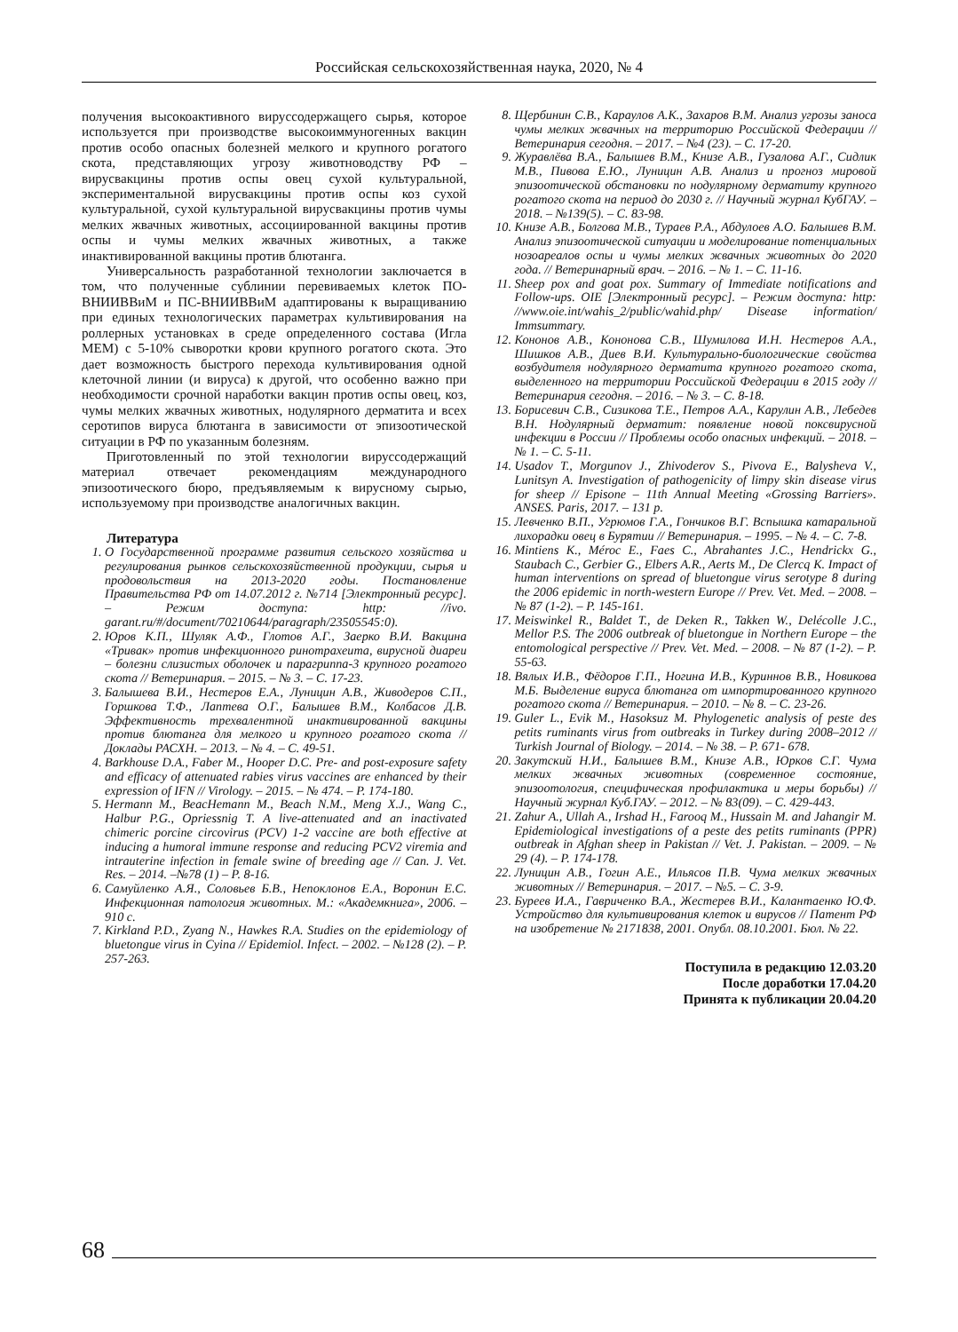Российская сельскохозяйственная наука, 2020, № 4
получения высокоактивного вируссодержащего сырья, которое используется при производстве высокоиммуногенных вакцин против особо опасных болезней мелкого и крупного рогатого скота, представляющих угрозу животноводству РФ – вирусвакцины против оспы овец сухой культуральной, экспериментальной вирусвакцины против оспы коз сухой культуральной, сухой культуральной вирусвакцины против чумы мелких жвачных животных, ассоциированной вакцины против оспы и чумы мелких жвачных животных, а также инактивированной вакцины против блютанга.
Универсальность разработанной технологии заключается в том, что полученные сублинии перевиваемых клеток ПО-ВНИИВВиМ и ПС-ВНИИВВиМ адаптированы к выращиванию при единых технологических параметрах культивирования на роллерных установках в среде определенного состава (Игла МЕМ) с 5-10% сыворотки крови крупного рогатого скота. Это дает возможность быстрого перехода культивирования одной клеточной линии (и вируса) к другой, что особенно важно при необходимости срочной наработки вакцин против оспы овец, коз, чумы мелких жвачных животных, нодулярного дерматита и всех серотипов вируса блютанга в зависимости от эпизоотической ситуации в РФ по указанным болезням.
Приготовленный по этой технологии вируссодержащий материал отвечает рекомендациям международного эпизоотического бюро, предъявляемым к вирусному сырью, используемому при производстве аналогичных вакцин.
Литература
1. О Государственной программе развития сельского хозяйства и регулирования рынков сельскохозяйственной продукции, сырья и продовольствия на 2013-2020 годы. Постановление Правительства РФ от 14.07.2012 г. №714 [Электронный ресурс]. – Режим доступа: http: //ivo. garant.ru/#/document/70210644/paragraph/23505545:0).
2. Юров К.П., Шуляк А.Ф., Глотов А.Г., Заерко В.И. Вакцина «Тривак» против инфекционного ринотрахеита, вирусной диареи – болезни слизистых оболочек и парагриппа-3 крупного рогатого скота // Ветеринария. – 2015. – № 3. – С. 17-23.
3. Балышева В.И., Нестеров Е.А., Луницин А.В., Живодеров С.П., Горшкова Т.Ф., Лаптева О.Г., Балышев В.М., Колбасов Д.В. Эффективность трехвалентной инактивированной вакцины против блютанга для мелкого и крупного рогатого скота // Доклады РАСХН. – 2013. – № 4. – С. 49-51.
4. Barkhouse D.A., Faber M., Hooper D.C. Pre- and post-exposure safety and efficacy of attenuated rabies virus vaccines are enhanced by their expression of IFN // Virology. – 2015. – № 474. – P. 174-180.
5. Hermann M., BeacHemann M., Beach N.M., Meng X.J., Wang C., Halbur P.G., Opriessnig T. A live-attenuated and an inactivated chimeric porcine circovirus (PCV) 1-2 vaccine are both effective at inducing a humoral immune response and reducing PCV2 viremia and intrauterine infection in female swine of breeding age // Can. J. Vet. Res. – 2014. –№78 (1) – P. 8-16.
6. Самуйленко А.Я., Соловьев Б.В., Непоклонов Е.А., Воронин Е.С. Инфекционная патология животных. М.: «Академкнига», 2006. – 910 с.
7. Kirkland P.D., Zyang N., Hawkes R.A. Studies on the epidemiology of bluetongue virus in Cyina // Epidemiol. Infect. – 2002. – №128 (2). – P. 257-263.
8. Щербинин С.В., Караулов А.К., Захаров В.М. Анализ угрозы заноса чумы мелких жвачных на территорию Российской Федерации // Ветеринария сегодня. – 2017. – №4 (23). – С. 17-20.
9. Журавлёва В.А., Балышев В.М., Книзе А.В., Гузалова А.Г., Сидлик М.В., Пивова Е.Ю., Луницин А.В. Анализ и прогноз мировой эпизоотической обстановки по нодулярному дерматиту крупного рогатого скота на период до 2030 г. // Научный журнал КубГАУ. – 2018. – №139(5). – С. 83-98.
10. Книзе А.В., Болгова М.В., Тураев Р.А., Абдулоев А.О. Балышев В.М. Анализ эпизоотической ситуации и моделирование потенциальных нозоареалов оспы и чумы мелких жвачных животных до 2020 года. // Ветеринарный врач. – 2016. – № 1. – С. 11-16.
11. Sheep pox and goat pox. Summary of Immediate notifications and Follow-ups. OIE [Электронный ресурс]. – Режим доступа: http: //www.oie.int/wahis_2/public/wahid.php/ Disease information/ Immsummary.
12. Кононов А.В., Кононова С.В., Шумилова И.Н. Нестеров А.А., Шишков А.В., Диев В.И. Культурально-биологические свойства возбудителя нодулярного дерматита крупного рогатого скота, выделенного на территории Российской Федерации в 2015 году // Ветеринария сегодня. – 2016. – № 3. – С. 8-18.
13. Борисевич С.В., Сизикова Т.Е., Петров А.А., Карулин А.В., Лебедев В.Н. Нодулярный дерматит: появление новой поксвирусной инфекции в России // Проблемы особо опасных инфекций. – 2018. – № 1. – С. 5-11.
14. Usadov T., Morgunov J., Zhivoderov S., Pivova E., Balysheva V., Lunitsyn A. Investigation of pathogenicity of limpy skin disease virus for sheep // Episone – 11th Annual Meeting «Grossing Barriers». ANSES. Paris, 2017. – 131 p.
15. Левченко В.П., Угрюмов Г.А., Гончиков В.Г. Вспышка катаральной лихорадки овец в Бурятии // Ветеринария. – 1995. – № 4. – С. 7-8.
16. Mintiens K., Méroc E., Faes C., Abrahantes J.C., Hendrickx G., Staubach C., Gerbier G., Elbers A.R., Aerts M., De Clercq K. Impact of human interventions on spread of bluetongue virus serotype 8 during the 2006 epidemic in north-western Europe // Prev. Vet. Med. – 2008. – № 87 (1-2). – P. 145-161.
17. Meiswinkel R., Baldet T., de Deken R., Takken W., Delécolle J.C., Mellor P.S. The 2006 outbreak of bluetongue in Northern Europe – the entomological perspective // Prev. Vet. Med. – 2008. – № 87 (1-2). – P. 55-63.
18. Вялых И.В., Фёдоров Г.П., Ногина И.В., Куриннов В.В., Новикова М.Б. Выделение вируса блютанга от импортированного крупного рогатого скота // Ветеринария. – 2010. – № 8. – С. 23-26.
19. Guler L., Evik M., Hasoksuz M. Phylogenetic analysis of peste des petits ruminants virus from outbreaks in Turkey during 2008–2012 // Turkish Journal of Biology. – 2014. – № 38. – P. 671- 678.
20. Закутский Н.И., Балышев В.М., Книзе А.В., Юрков С.Г. Чума мелких жвачных животных (современное состояние, эпизоотология, специфическая профилактика и меры борьбы) // Научный журнал Куб.ГАУ. – 2012. – № 83(09). – С. 429-443.
21. Zahur A., Ullah A., Irshad H., Farooq M., Hussain M. and Jahangir M. Epidemiological investigations of a peste des petits ruminants (PPR) outbreak in Afghan sheep in Pakistan // Vet. J. Pakistan. – 2009. – № 29 (4). – P. 174-178.
22. Луницин А.В., Гогин А.Е., Ильясов П.В. Чума мелких жвачных животных // Ветеринария. – 2017. – №5. – С. 3-9.
23. Буреев И.А., Гавриченко В.А., Жестерев В.И., Калантаенко Ю.Ф. Устройство для культивирования клеток и вирусов // Патент РФ на изобретение № 2171838, 2001. Опубл. 08.10.2001. Бюл. № 22.
Поступила в редакцию 12.03.20
После доработки 17.04.20
Принята к публикации 20.04.20
68